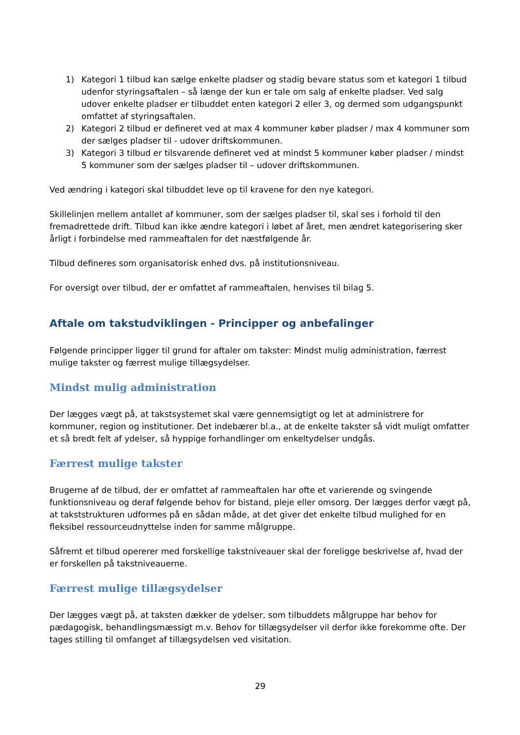1) Kategori 1 tilbud kan sælge enkelte pladser og stadig bevare status som et kategori 1 tilbud udenfor styringsaftalen – så længe der kun er tale om salg af enkelte pladser. Ved salg udover enkelte pladser er tilbuddet enten kategori 2 eller 3, og dermed som udgangspunkt omfattet af styringsaftalen.
2) Kategori 2 tilbud er defineret ved at max 4 kommuner køber pladser / max 4 kommuner som der sælges pladser til - udover driftskommunen.
3) Kategori 3 tilbud er tilsvarende defineret ved at mindst 5 kommuner køber pladser / mindst 5 kommuner som der sælges pladser til – udover driftskommunen.
Ved ændring i kategori skal tilbuddet leve op til kravene for den nye kategori.
Skillelinjen mellem antallet af kommuner, som der sælges pladser til, skal ses i forhold til den fremadrettede drift. Tilbud kan ikke ændre kategori i løbet af året, men ændret kategorisering sker årligt i forbindelse med rammeaftalen for det næstfølgende år.
Tilbud defineres som organisatorisk enhed dvs. på institutionsniveau.
For oversigt over tilbud, der er omfattet af rammeaftalen, henvises til bilag 5.
Aftale om takstudviklingen - Principper og anbefalinger
Følgende principper ligger til grund for aftaler om takster: Mindst mulig administration, færrest mulige takster og færrest mulige tillægsydelser.
Mindst mulig administration
Der lægges vægt på, at takstsystemet skal være gennemsigtigt og let at administrere for kommuner, region og institutioner. Det indebærer bl.a., at de enkelte takster så vidt muligt omfatter et så bredt felt af ydelser, så hyppige forhandlinger om enkeltydelser undgås.
Færrest mulige takster
Brugerne af de tilbud, der er omfattet af rammeaftalen har ofte et varierende og svingende funktionsniveau og deraf følgende behov for bistand, pleje eller omsorg. Der lægges derfor vægt på, at takststrukturen udformes på en sådan måde, at det giver det enkelte tilbud mulighed for en fleksibel ressourceudnyttelse inden for samme målgruppe.
Såfremt et tilbud opererer med forskellige takstniveauer skal der foreligge beskrivelse af, hvad der er forskellen på takstniveauerne.
Færrest mulige tillægsydelser
Der lægges vægt på, at taksten dækker de ydelser, som tilbuddets målgruppe har behov for pædagogisk, behandlingsmæssigt m.v. Behov for tillægsydelser vil derfor ikke forekomme ofte. Der tages stilling til omfanget af tillægsydelsen ved visitation.
29